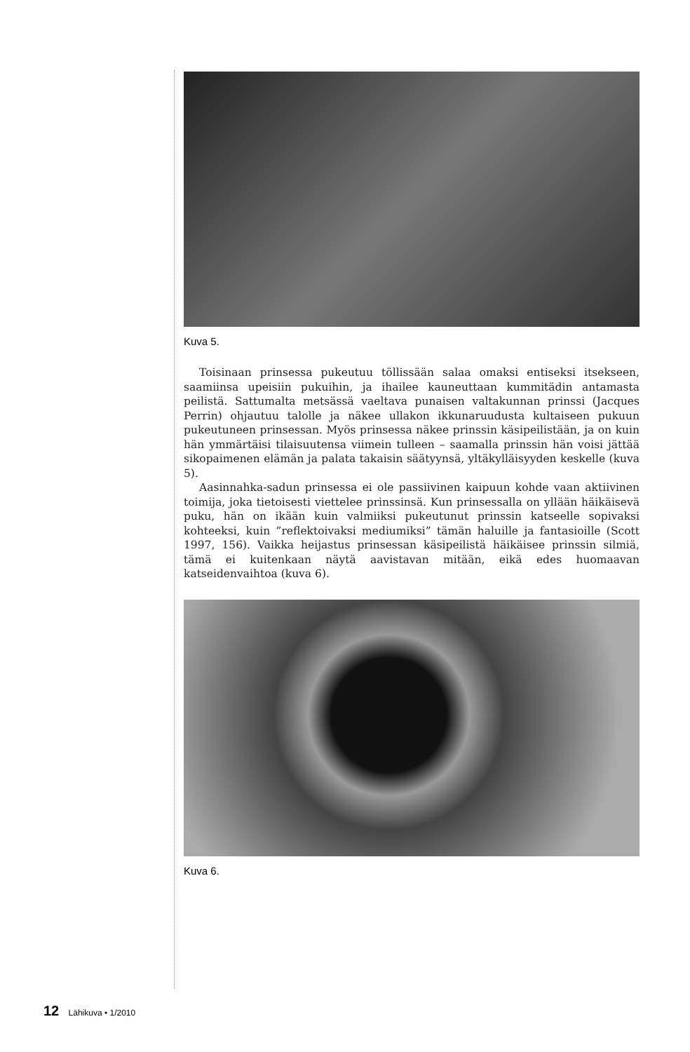Kuva 5.
Toisinaan prinsessa pukeutuu töllissään salaa omaksi entiseksi itsekseen, saamiinsa upeisiin pukuihin, ja ihailee kauneuttaan kummitädin antamasta peilistä. Sattumalta metsässä vaeltava punaisen valtakunnan prinssi (Jacques Perrin) ohjautuu talolle ja näkee ullakon ikkunaruudusta kultaiseen pukuun pukeutuneen prinsessan. Myös prinsessa näkee prinssin käsipeilistään, ja on kuin hän ymmärtäisi tilaisuutensa viimein tulleen – saamalla prinssin hän voisi jättää sikopaimenen elämän ja palata takaisin säätyynsä, yltäkylläisyyden keskelle (kuva 5).
Aasinnahka-sadun prinsessa ei ole passiivinen kaipuun kohde vaan aktiivinen toimija, joka tietoisesti viettelee prinssinsä. Kun prinsessalla on yllään häikäisevä puku, hän on ikään kuin valmiiksi pukeutunut prinssin katseelle sopivaksi kohteeksi, kuin ”reflektoivaksi mediumiksi” tämän haluille ja fantasioille (Scott 1997, 156). Vaikka heijastus prinsessan käsipeilistä häikäisee prinssin silmiä, tämä ei kuitenkaan näytä aavistavan mitään, eikä edes huomaavan katseidenvaihtoa (kuva 6).
Kuva 6.
12 Lähikuva • 1/2010